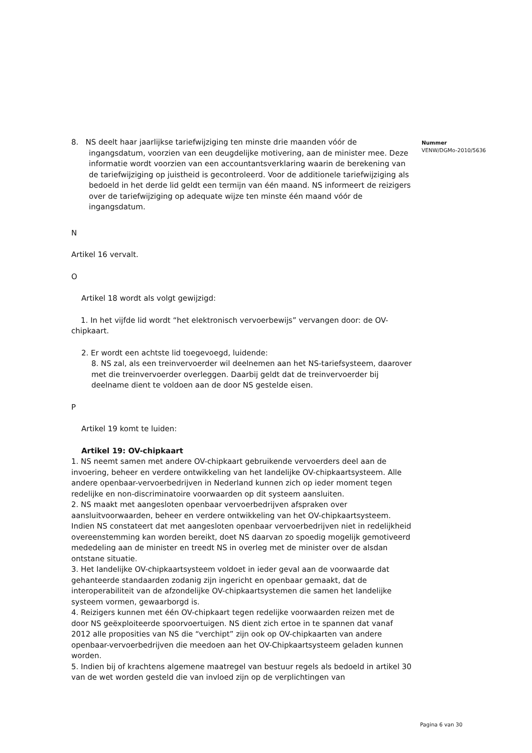8. NS deelt haar jaarlijkse tariefwijziging ten minste drie maanden vóór de ingangsdatum, voorzien van een deugdelijke motivering, aan de minister mee. Deze informatie wordt voorzien van een accountantsverklaring waarin de berekening van de tariefwijziging op juistheid is gecontroleerd. Voor de additionele tariefwijziging als bedoeld in het derde lid geldt een termijn van één maand. NS informeert de reizigers over de tariefwijziging op adequate wijze ten minste één maand vóór de ingangsdatum.
N
Artikel 16 vervalt.
O
Artikel 18 wordt als volgt gewijzigd:
1. In het vijfde lid wordt “het elektronisch vervoerbewijs” vervangen door: de OV-chipkaart.
2. Er wordt een achtste lid toegevoegd, luidende:
8. NS zal, als een treinvervoerder wil deelnemen aan het NS-tariefsysteem, daarover met die treinvervoerder overleggen. Daarbij geldt dat de treinvervoerder bij deelname dient te voldoen aan de door NS gestelde eisen.
P
Artikel 19 komt te luiden:
Artikel 19: OV-chipkaart
1. NS neemt samen met andere OV-chipkaart gebruikende vervoerders deel aan de invoering, beheer en verdere ontwikkeling van het landelijke OV-chipkaartsysteem. Alle andere openbaar-vervoerbedrijven in Nederland kunnen zich op ieder moment tegen redelijke en non-discriminatoire voorwaarden op dit systeem aansluiten.
2. NS maakt met aangesloten openbaar vervoerbedrijven afspraken over aansluitvoorwaarden, beheer en verdere ontwikkeling van het OV-chipkaartsysteem. Indien NS constateert dat met aangesloten openbaar vervoerbedrijven niet in redelijkheid overeenstemming kan worden bereikt, doet NS daarvan zo spoedig mogelijk gemotiveerd mededeling aan de minister en treedt NS in overleg met de minister over de alsdan ontstane situatie.
3. Het landelijke OV-chipkaartsysteem voldoet in ieder geval aan de voorwaarde dat gehanteerde standaarden zodanig zijn ingericht en openbaar gemaakt, dat de interoperabiliteit van de afzondelijke OV-chipkaartsystemen die samen het landelijke systeem vormen, gewaarborgd is.
4. Reizigers kunnen met één OV-chipkaart tegen redelijke voorwaarden reizen met de door NS geëxploiteerde spoorvoertuigen. NS dient zich ertoe in te spannen dat vanaf 2012 alle proposities van NS die “verchipt” zijn ook op OV-chipkaarten van andere openbaar-vervoerbedrijven die meedoen aan het OV-Chipkaartsysteem geladen kunnen worden.
5. Indien bij of krachtens algemene maatregel van bestuur regels als bedoeld in artikel 30 van de wet worden gesteld die van invloed zijn op de verplichtingen van
Nummer
VENW/DGMo-2010/5636
Pagina 6 van 30